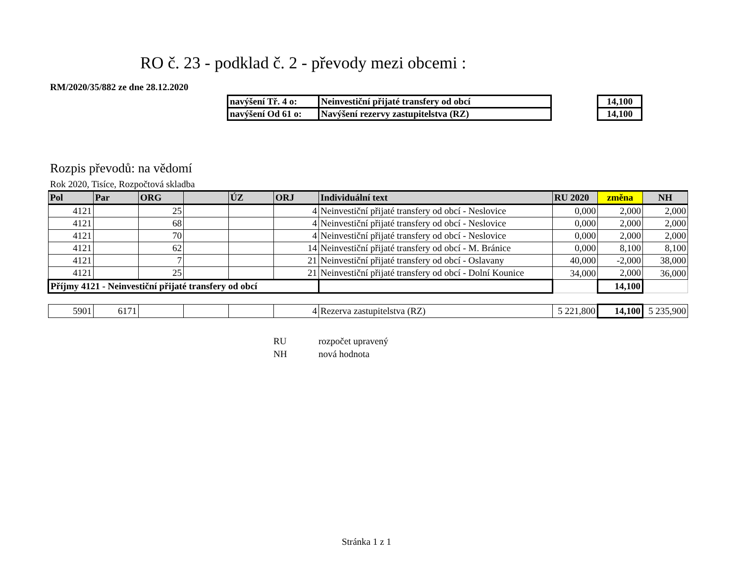RO č. 23 - podklad č. 2 - převody mezi obcemi :
RM/2020/35/882 ze dne 28.12.2020
| navýšení Tř. 4 o: | Neinvestiční přijaté transfery od obcí | | 14,100 |
| navýšení Od 61 o: | Navýšení rezervy zastupitelstva (RZ) | | 14,100 |
Rozpis převodů: na vědomí
Rok 2020, Tisíce, Rozpočtová skladba
| Pol | Par | ORG | | ÚZ | ORJ | Individuální text | RU 2020 | změna | NH |
| --- | --- | --- | --- | --- | --- | --- | --- | --- | --- |
| 4121 | | 25 | | | 4 | Neinvestiční přijaté transfery od obcí - Neslovice | 0,000 | 2,000 | 2,000 |
| 4121 | | 68 | | | 4 | Neinvestiční přijaté transfery od obcí - Neslovice | 0,000 | 2,000 | 2,000 |
| 4121 | | 70 | | | 4 | Neinvestiční přijaté transfery od obcí - Neslovice | 0,000 | 2,000 | 2,000 |
| 4121 | | 62 | | | 14 | Neinvestiční přijaté transfery od obcí - M. Bránice | 0,000 | 8,100 | 8,100 |
| 4121 | | 7 | | | 21 | Neinvestiční přijaté transfery od obcí - Oslavany | 40,000 | -2,000 | 38,000 |
| 4121 | | 25 | | | 21 | Neinvestiční přijaté transfery od obcí - Dolní Kounice | 34,000 | 2,000 | 36,000 |
| Příjmy 4121 - Neinvestiční přijaté transfery od obcí | | | | | | | | 14,100 | |
| 5901 | 6171 | | | | 4 | Rezerva zastupitelstva (RZ) | 5 221,800 | 14,100 | 5 235,900 |
RU rozpočet upravený
NH nová hodnota
Stránka 1 z 1